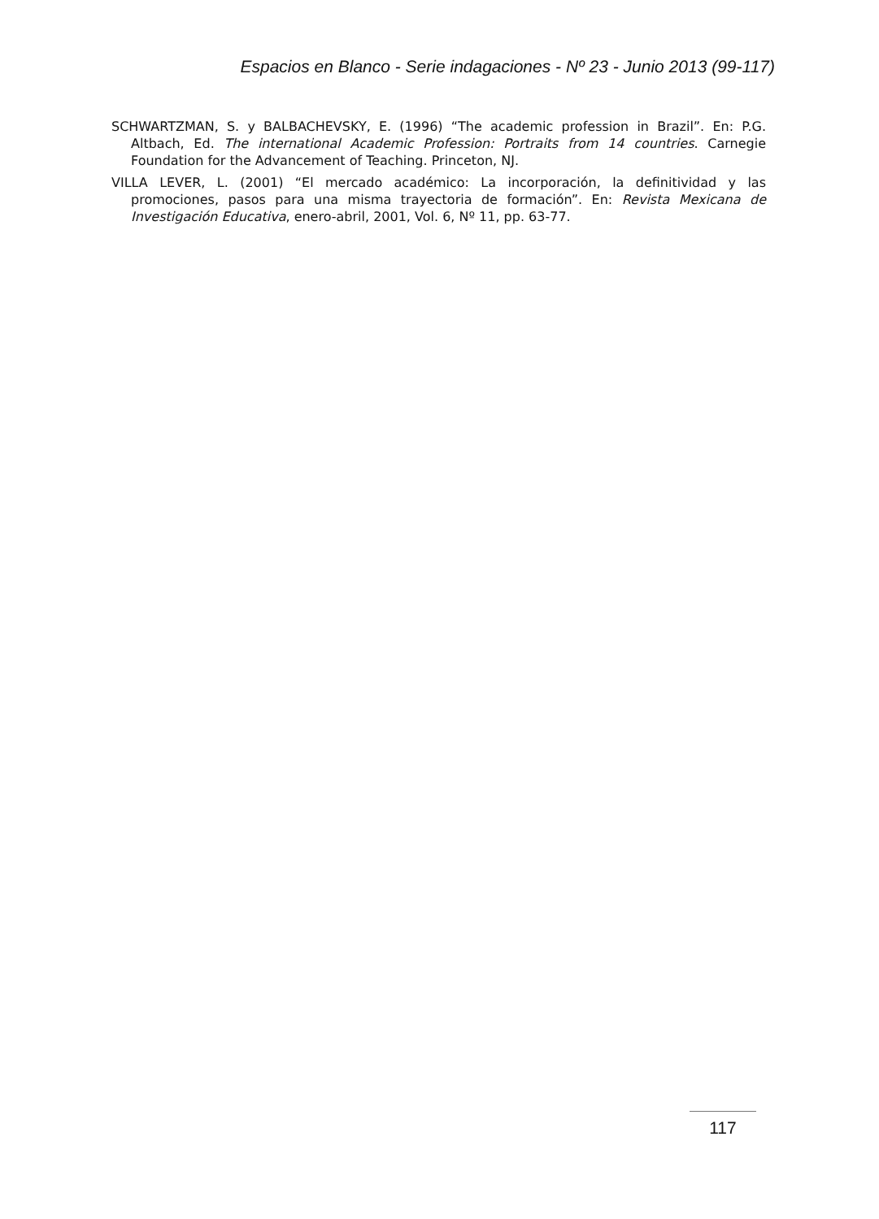Espacios en Blanco - Serie indagaciones - Nº 23 - Junio 2013 (99-117)
SCHWARTZMAN, S. y BALBACHEVSKY, E. (1996) “The academic profession in Brazil”. En: P.G. Altbach, Ed. The international Academic Profession: Portraits from 14 countries. Carnegie Foundation for the Advancement of Teaching. Princeton, NJ.
VILLA LEVER, L. (2001) “El mercado académico: La incorporación, la definitividad y las promociones, pasos para una misma trayectoria de formación”. En: Revista Mexicana de Investigación Educativa, enero-abril, 2001, Vol. 6, Nº 11, pp. 63-77.
117